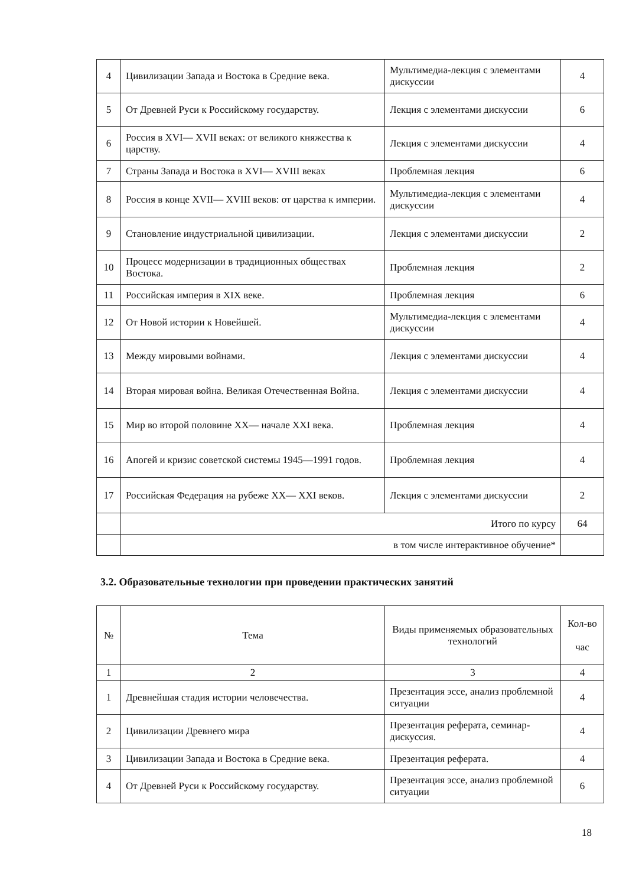| 4 | Цивилизации Запада и Востока в Средние века. | Мультимедиа-лекция с элементами дискуссии | 4 |
| 5 | От Древней Руси к Российскому государству. | Лекция с элементами дискуссии | 6 |
| 6 | Россия в XVI— XVII веках: от великого княжества к царству. | Лекция с элементами дискуссии | 4 |
| 7 | Страны Запада и Востока в XVI— XVIII веках | Проблемная лекция | 6 |
| 8 | Россия в конце XVII— XVIII веков: от царства к империи. | Мультимедиа-лекция с элементами дискуссии | 4 |
| 9 | Становление индустриальной цивилизации. | Лекция с элементами дискуссии | 2 |
| 10 | Процесс модернизации в традиционных обществах Востока. | Проблемная лекция | 2 |
| 11 | Российская империя в XIX веке. | Проблемная лекция | 6 |
| 12 | От Новой истории к Новейшей. | Мультимедиа-лекция с элементами дискуссии | 4 |
| 13 | Между мировыми войнами. | Лекция с элементами дискуссии | 4 |
| 14 | Вторая мировая война. Великая Отечественная Война. | Лекция с элементами дискуссии | 4 |
| 15 | Мир во второй половине XX— начале XXI века. | Проблемная лекция | 4 |
| 16 | Апогей и кризис советской системы 1945—1991 годов. | Проблемная лекция | 4 |
| 17 | Российская Федерация на рубеже XX— XXI веков. | Лекция с элементами дискуссии | 2 |
| | Итого по курсу | | 64 |
| | в том числе интерактивное обучение* | | |
3.2. Образовательные технологии при проведении практических занятий
| № | Тема | Виды применяемых образовательных технологий | Кол-во час |
| --- | --- | --- | --- |
| 1 | 2 | 3 | 4 |
| 1 | Древнейшая стадия истории человечества. | Презентация эссе, анализ проблемной ситуации | 4 |
| 2 | Цивилизации Древнего мира | Презентация реферата, семинар-дискуссия. | 4 |
| 3 | Цивилизации Запада и Востока в Средние века. | Презентация реферата. | 4 |
| 4 | От Древней Руси к Российскому государству. | Презентация эссе, анализ проблемной ситуации | 6 |
18